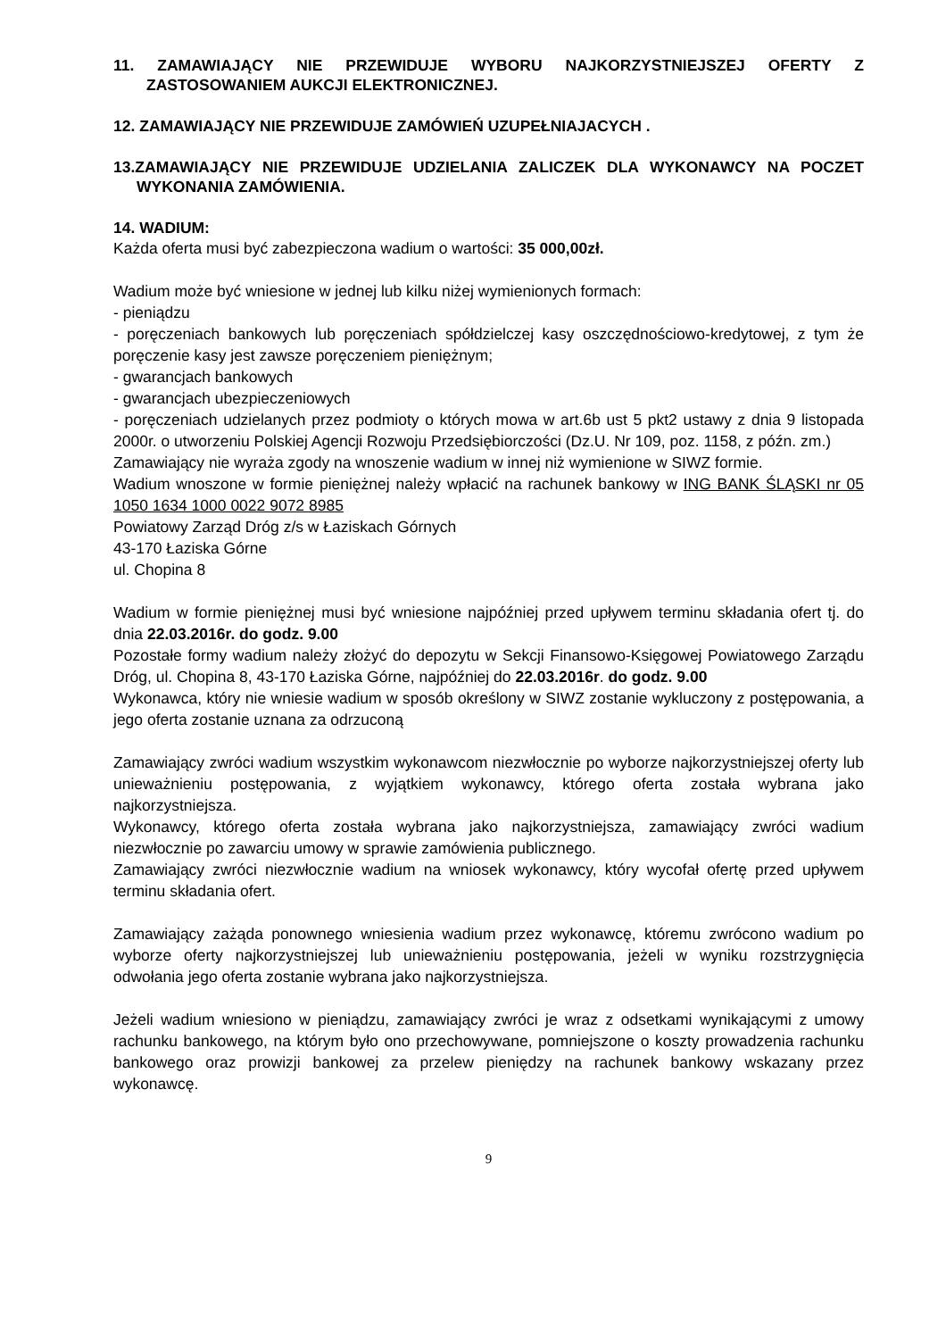11. ZAMAWIAJĄCY NIE PRZEWIDUJE WYBORU NAJKORZYSTNIEJSZEJ OFERTY Z ZASTOSOWANIEM AUKCJI ELEKTRONICZNEJ.
12. ZAMAWIAJĄCY NIE PRZEWIDUJE ZAMÓWIEŃ UZUPEŁNIAJACYCH .
13.ZAMAWIAJĄCY NIE PRZEWIDUJE UDZIELANIA ZALICZEK DLA WYKONAWCY NA POCZET WYKONANIA ZAMÓWIENIA.
14. WADIUM:
Każda oferta musi być zabezpieczona wadium o wartości: 35 000,00zł.
Wadium może być wniesione w jednej lub kilku niżej wymienionych formach:
- pieniądzu
- poręczeniach bankowych lub poręczeniach spółdzielczej kasy oszczędnościowo-kredytowej, z tym że poręczenie kasy jest zawsze poręczeniem pieniężnym;
- gwarancjach bankowych
- gwarancjach ubezpieczeniowych
- poręczeniach udzielanych przez podmioty o których mowa w art.6b ust 5 pkt2 ustawy z dnia 9 listopada 2000r. o utworzeniu Polskiej Agencji Rozwoju Przedsiębiorczości (Dz.U. Nr 109, poz. 1158, z późn. zm.)
Zamawiający nie wyraża zgody na wnoszenie wadium w innej niż wymienione w SIWZ formie.
Wadium wnoszone w formie pieniężnej należy wpłacić na rachunek bankowy w ING BANK ŚLĄSKI nr 05 1050 1634 1000 0022 9072 8985
Powiatowy Zarząd Dróg z/s w Łaziskach Górnych
43-170 Łaziska Górne
ul. Chopina 8
Wadium w formie pieniężnej musi być wniesione najpóźniej przed upływem terminu składania ofert tj. do dnia 22.03.2016r. do godz. 9.00
Pozostałe formy wadium należy złożyć do depozytu w Sekcji Finansowo-Księgowej Powiatowego Zarządu Dróg, ul. Chopina 8, 43-170 Łaziska Górne, najpóźniej do 22.03.2016r. do godz. 9.00
Wykonawca, który nie wniesie wadium w sposób określony w SIWZ zostanie wykluczony z postępowania, a jego oferta zostanie uznana za odrzuconą
Zamawiający zwróci wadium wszystkim wykonawcom niezwłocznie po wyborze najkorzystniejszej oferty lub unieważnieniu postępowania, z wyjątkiem wykonawcy, którego oferta została wybrana jako najkorzystniejsza.
Wykonawcy, którego oferta została wybrana jako najkorzystniejsza, zamawiający zwróci wadium niezwłocznie po zawarciu umowy w sprawie zamówienia publicznego.
Zamawiający zwróci niezwłocznie wadium na wniosek wykonawcy, który wycofał ofertę przed upływem terminu składania ofert.
Zamawiający zażąda ponownego wniesienia wadium przez wykonawcę, któremu zwrócono wadium po wyborze oferty najkorzystniejszej lub unieważnieniu postępowania, jeżeli w wyniku rozstrzygnięcia odwołania jego oferta zostanie wybrana jako najkorzystniejsza.
Jeżeli wadium wniesiono w pieniądzu, zamawiający zwróci je wraz z odsetkami wynikającymi z umowy rachunku bankowego, na którym było ono przechowywane, pomniejszone o koszty prowadzenia rachunku bankowego oraz prowizji bankowej za przelew pieniędzy na rachunek bankowy wskazany przez wykonawcę.
9